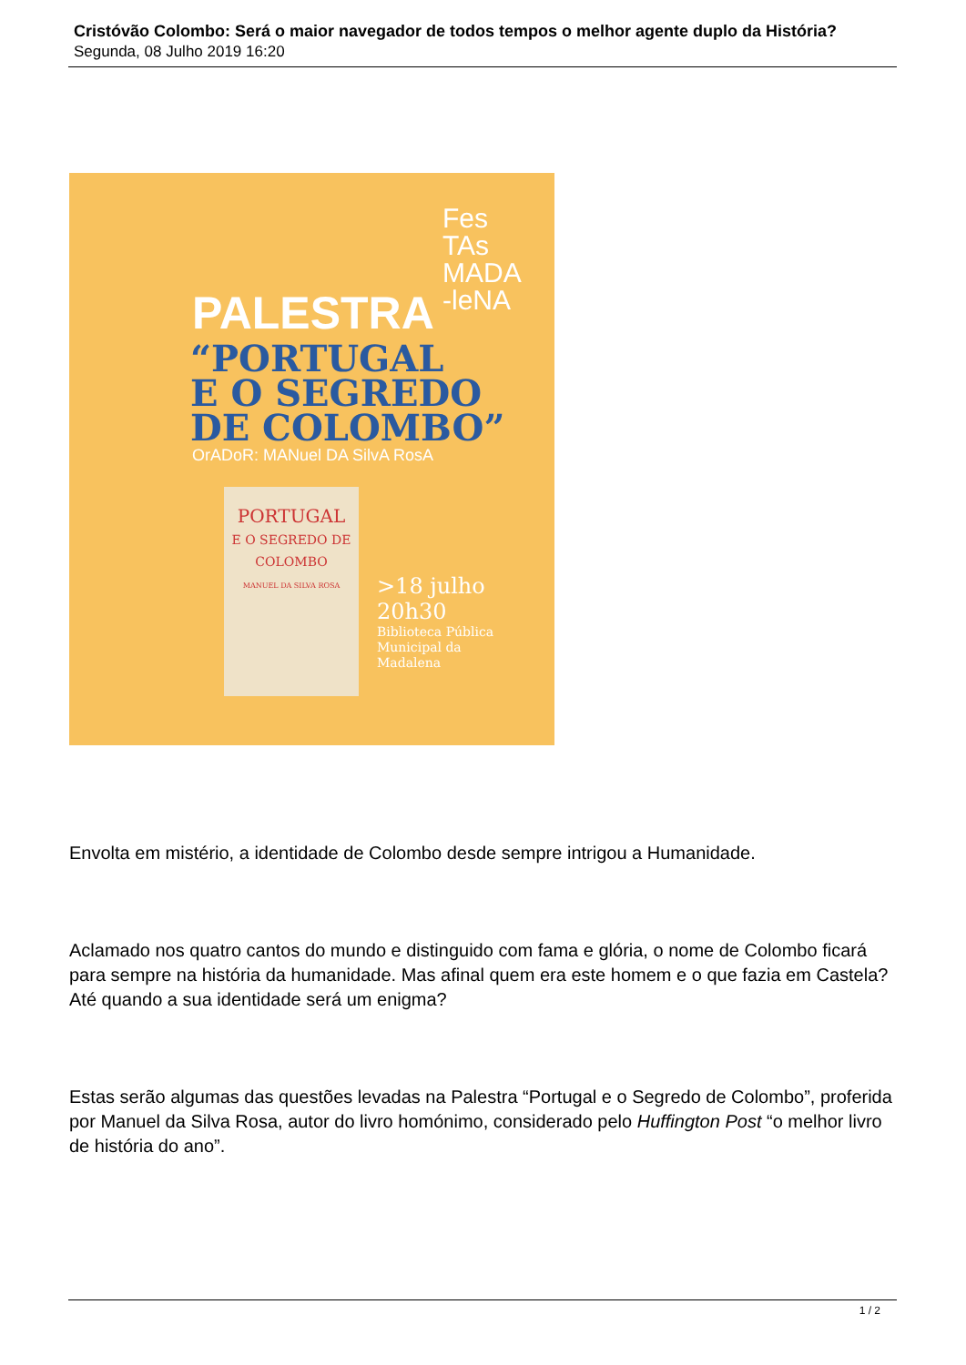Cristóvão Colombo: Será o maior navegador de todos tempos o melhor agente duplo da História?
Segunda, 08 Julho 2019 16:20
Fes
TAs
MADA
-leNA
PALESTRA
“PORTUGAL
E O SEGREDO
DE COLOMBO”
OrADoR: MANuel DA SilvA RosA
PORTUGAL
E O SEGREDO DE COLOMBO
MANUEL DA SILVA ROSA
>18 julho
20h30
Biblioteca Pública
Municipal da
Madalena
Envolta em mistério, a identidade de Colombo desde sempre intrigou a Humanidade.
Aclamado nos quatro cantos do mundo e distinguido com fama e glória, o nome de Colombo ficará para sempre na história da humanidade. Mas afinal quem era este homem e o que fazia em Castela? Até quando a sua identidade será um enigma?
Estas serão algumas das questões levadas na Palestra “Portugal e o Segredo de Colombo”, proferida por Manuel da Silva Rosa, autor do livro homónimo, considerado pelo Huffington Post “o melhor livro de história do ano”.
1 / 2